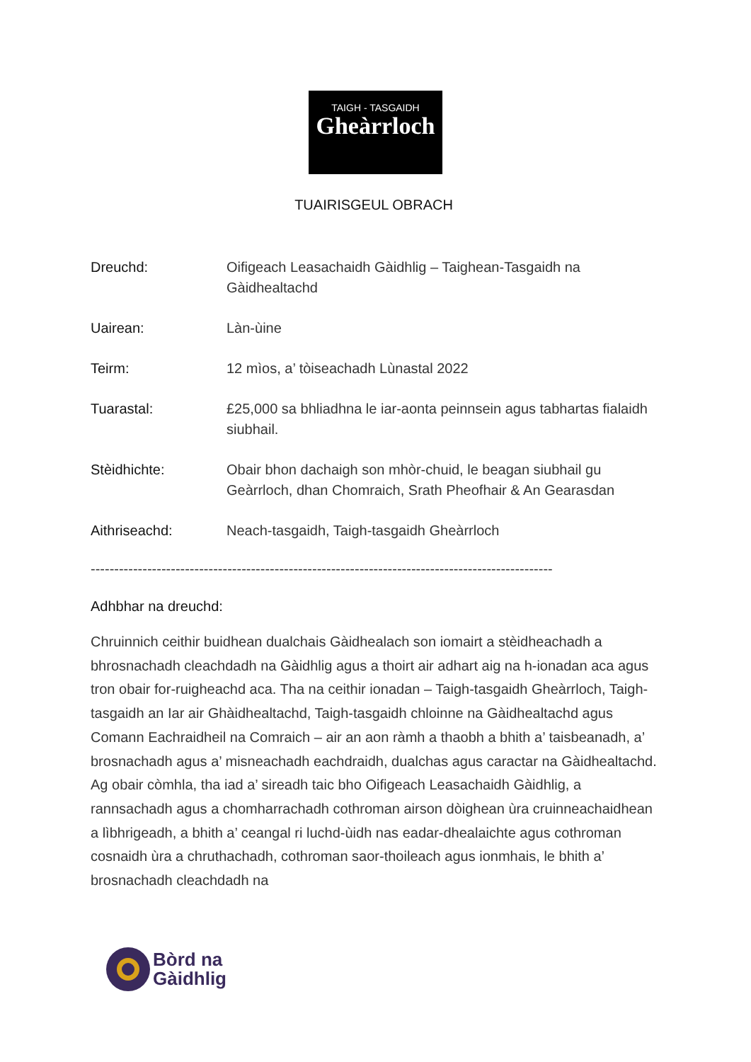TAIGH - TASGAIDH
Gheàrrloch
TUAIRISGEUL OBRACH
Dreuchd: Oifigeach Leasachaidh Gàidhlig – Taighean-Tasgaidh na Gàidhealtachd
Uairean: Làn-ùine
Teirm: 12 mìos, a’ tòiseachadh Lùnastal 2022
Tuarastal: £25,000 sa bhliadhna le iar-aonta peinnsein agus tabhartas fialaidh siubhail.
Stèidhichte: Obair bhon dachaigh son mhòr-chuid, le beagan siubhail gu Geàrrloch, dhan Chomraich, Srath Pheofhair & An Gearasdan
Aithriseachd: Neach-tasgaidh, Taigh-tasgaidh Gheàrrloch
--------------------------------------------------------------------------------------------------
Adhbhar na dreuchd:
Chruinnich ceithir buidhean dualchais Gàidhealach son iomairt a stèidheachadh a bhrosnachadh cleachdadh na Gàidhlig agus a thoirt air adhart aig na h-ionadan aca agus tron obair for-ruigheachd aca. Tha na ceithir ionadan – Taigh-tasgaidh Gheàrrloch, Taigh-tasgaidh an Iar air Ghàidhealtachd, Taigh-tasgaidh chloinne na Gàidhealtachd agus Comann Eachraidheil na Comraich – air an aon ràmh a thaobh a bhith a’ taisbeanadh, a’ brosnachadh agus a’ misneachadh eachdraidh, dualchas agus caractar na Gàidhealtachd. Ag obair còmhla, tha iad a’ sireadh taic bho Oifigeach Leasachaidh Gàidhlig, a rannsachadh agus a chomharrachadh cothroman airson dòighean ùra cruinneachaidhean a lìbhrigeadh, a bhith a’ ceangal ri luchd-ùidh nas eadar-dhealaichte agus cothroman cosnaidh ùra a chruthachadh, cothroman saor-thoileach agus ionmhais, le bhith a’ brosnachadh cleachdadh na
Bòrd na
Gàidhlig